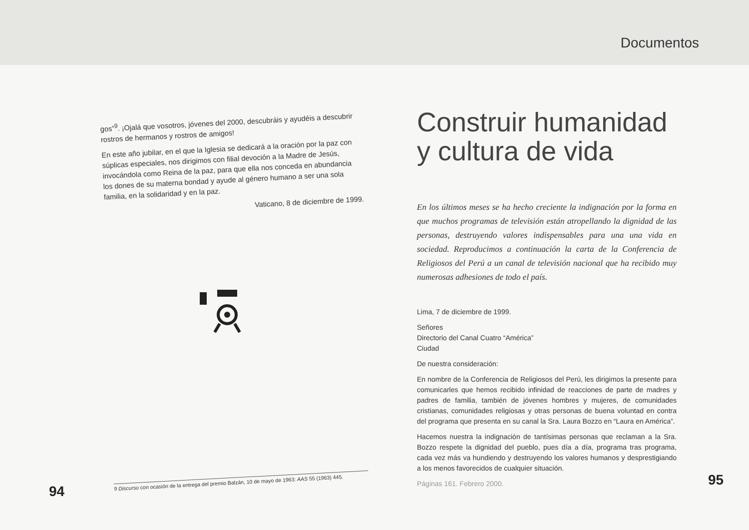gos”<sup>9</sup>. ¡Ojalá que vosotros, jóvenes del 2000, descubráis y ayudéis a descubrir rostros de hermanos y rostros de amigos!
En este año jubilar, en el que la Iglesia se dedicará a la oración por la paz con súplicas especiales, nos dirigimos con filial devoción a la Madre de Jesús, invocándola como Reina de la paz, para que ella nos conceda en abundancia los dones de su materna bondad y ayude al género humano a ser una sola familia, en la solidaridad y en la paz.
Vaticano, 8 de diciembre de 1999.
9 Discurso con ocasión de la entrega del premio Balzán, 10 de mayo de 1963: AAS 55 (1963) 445.
94
Documentos
Construir humanidad y cultura de vida
En los últimos meses se ha hecho creciente la indignación por la forma en que muchos programas de televisión están atropellando la dignidad de las personas, destruyendo valores indispensables para una una vida en sociedad. Reproducimos a continuación la carta de la Conferencia de Religiosos del Perú a un canal de televisión nacional que ha recibido muy numerosas adhesiones de todo el país.
Lima, 7 de diciembre de 1999.
Señores
Directorio del Canal Cuatro “América”
Ciudad
De nuestra consideración:
En nombre de la Conferencia de Religiosos del Perú, les dirigimos la presente para comunicarles que hemos recibido infinidad de reacciones de parte de madres y padres de familia, también de jóvenes hombres y mujeres, de comunidades cristianas, comunidades religiosas y otras personas de buena voluntad en contra del programa que presenta en su canal la Sra. Laura Bozzo en “Laura en América”.
Hacemos nuestra la indignación de tantísimas personas que reclaman a la Sra. Bozzo respete la dignidad del pueblo, pues día a día, programa tras programa, cada vez más va hundiendo y destruyendo los valores humanos y desprestigiando a los menos favorecidos de cualquier situación.
Páginas 161. Febrero 2000.
95